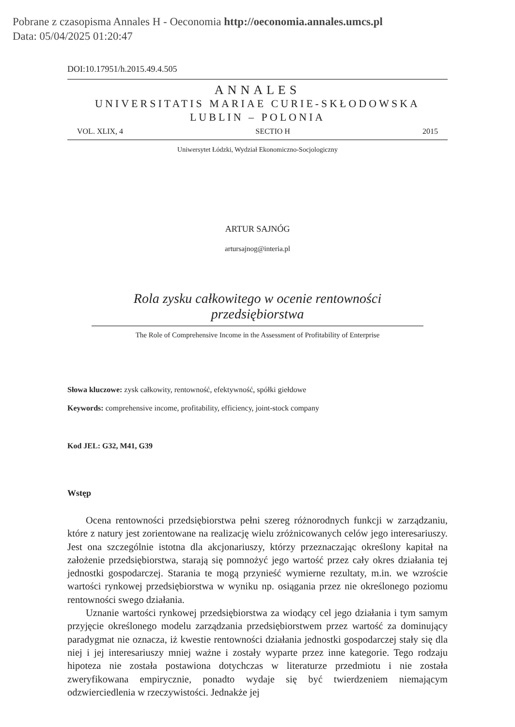Pobrane z czasopisma Annales H - Oeconomia http://oeconomia.annales.umcs.pl
Data: 05/04/2025 01:20:47
DOI:10.17951/h.2015.49.4.505
ANNALES
UNIVERSITATIS MARIAE CURIE-SKŁODOWSKA
LUBLIN – POLONIA
VOL. XLIX, 4 SECTIO H 2015
Uniwersytet Łódzki, Wydział Ekonomiczno-Socjologiczny
ARTUR SAJNÓG
artursajnog@interia.pl
Rola zysku całkowitego w ocenie rentowności przedsiębiorstwa
The Role of Comprehensive Income in the Assessment of Profitability of Enterprise
Słowa kluczowe: zysk całkowity, rentowność, efektywność, spółki giełdowe
Keywords: comprehensive income, profitability, efficiency, joint-stock company
Kod JEL: G32, M41, G39
Wstęp
Ocena rentowności przedsiębiorstwa pełni szereg różnorodnych funkcji w zarządzaniu, które z natury jest zorientowane na realizację wielu zróżnicowanych celów jego interesariuszy. Jest ona szczególnie istotna dla akcjonariuszy, którzy przeznaczając określony kapitał na założenie przedsiębiorstwa, starają się pomnożyć jego wartość przez cały okres działania tej jednostki gospodarczej. Starania te mogą przynieść wymierne rezultaty, m.in. we wzroście wartości rynkowej przedsiębiorstwa w wyniku np. osiągania przez nie określonego poziomu rentowności swego działania.
Uznanie wartości rynkowej przedsiębiorstwa za wiodący cel jego działania i tym samym przyjęcie określonego modelu zarządzania przedsiębiorstwem przez wartość za dominujący paradygmat nie oznacza, iż kwestie rentowności działania jednostki gospodarczej stały się dla niej i jej interesariuszy mniej ważne i zostały wyparte przez inne kategorie. Tego rodzaju hipoteza nie została postawiona dotychczas w literaturze przedmiotu i nie została zweryfikowana empirycznie, ponadto wydaje się być twierdzeniem niemającym odzwierciedlenia w rzeczywistości. Jednakże jej